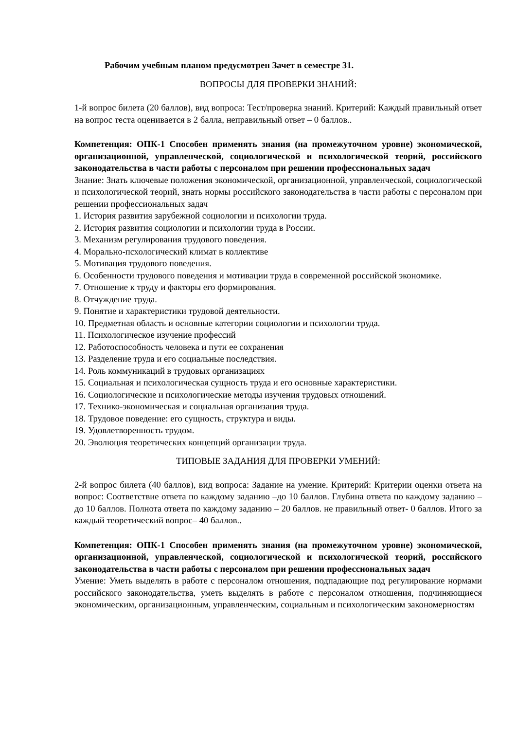Рабочим учебным планом предусмотрен Зачет в семестре 31.
ВОПРОСЫ ДЛЯ ПРОВЕРКИ ЗНАНИЙ:
1-й вопрос билета (20 баллов), вид вопроса: Тест/проверка знаний. Критерий: Каждый правильный ответ на вопрос теста оценивается в 2 балла, неправильный ответ – 0 баллов..
Компетенция: ОПК-1 Способен применять знания (на промежуточном уровне) экономической, организационной, управленческой, социологической и психологической теорий, российского законодательства в части работы с персоналом при решении профессиональных задач
Знание: Знать ключевые положения экономической, организационной, управленческой, социологической и психологической теорий, знать нормы российского законодательства в части работы с персоналом при решении профессиональных задач
1. История развития зарубежной социологии и психологии труда.
2. История развития социологии и психологии труда в России.
3. Механизм регулирования трудового поведения.
4. Морально-псхологический климат в коллективе
5. Мотивация трудового поведения.
6. Особенности трудового поведения и мотивации труда в современной российской экономике.
7. Отношение к труду и факторы его формирования.
8. Отчуждение труда.
9. Понятие и характеристики трудовой деятельности.
10. Предметная область и основные категории социологии и психологии труда.
11. Психологическое изучение профессий
12. Работоспособность человека и пути ее сохранения
13. Разделение труда и его социальные последствия.
14. Роль коммуникаций в трудовых организациях
15. Социальная и психологическая сущность труда и его основные характеристики.
16. Социологические и психологические методы изучения трудовых отношений.
17. Технико-экономическая и социальная организация труда.
18. Трудовое поведение: его сущность, структура и виды.
19. Удовлетворенность трудом.
20. Эволюция теоретических концепций организации труда.
ТИПОВЫЕ ЗАДАНИЯ ДЛЯ ПРОВЕРКИ УМЕНИЙ:
2-й вопрос билета (40 баллов), вид вопроса: Задание на умение. Критерий: Критерии оценки ответа на вопрос: Соответствие ответа по каждому заданию –до 10 баллов. Глубина ответа по каждому заданию – до 10 баллов. Полнота ответа по каждому заданию – 20 баллов. не правильный ответ- 0 баллов. Итого за каждый теоретический вопрос– 40 баллов..
Компетенция: ОПК-1 Способен применять знания (на промежуточном уровне) экономической, организационной, управленческой, социологической и психологической теорий, российского законодательства в части работы с персоналом при решении профессиональных задач
Умение: Уметь выделять в работе с персоналом отношения, подпадающие под регулирование нормами российского законодательства, уметь выделять в работе с персоналом отношения, подчиняющиеся экономическим, организационным, управленческим, социальным и психологическим закономерностям